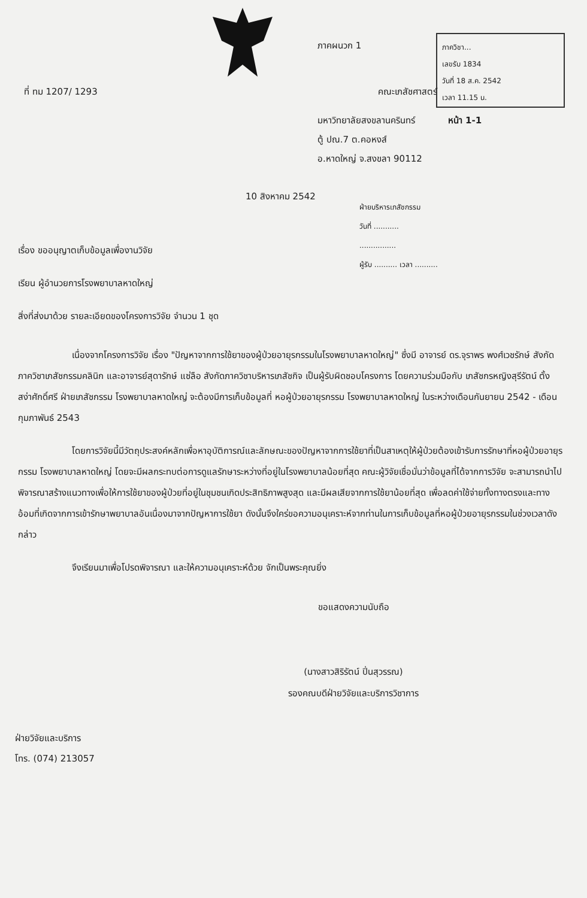ภาควิชา...
เลขรับ 1834
วันที่ 18 ส.ค. 2542
เวลา 11.15 น.
ภาคผนวก 1
ที่ ทม 1207/ 1293 คณะเภสัชศาสตร์
มหาวิทยาลัยสงขลานครินทร์ หน้า 1-1
ตู้ ปณ.7 ต.คอหงส์
อ.หาดใหญ่ จ.สงขลา 90112
ฝ่ายบริหารเภสัชกรรม
วันที่ ...........
................
ผู้รับ .......... เวลา ..........
10 สิงหาคม 2542
เรื่อง ขออนุญาตเก็บข้อมูลเพื่องานวิจัย
เรียน ผู้อำนวยการโรงพยาบาลหาดใหญ่
สิ่งที่ส่งมาด้วย รายละเอียดของโครงการวิจัย จำนวน 1 ชุด
เนื่องจากโครงการวิจัย เรื่อง "ปัญหาจากการใช้ยาของผู้ป่วยอายุรกรรมในโรงพยาบาลหาดใหญ่" ซึ่งมี อาจารย์ ดร.จุราพร พงศ์เวชรักษ์ สังกัดภาควิชาเภสัชกรรมคลินิก และอาจารย์สุดารักษ์ แซ่ลือ สังกัดภาควิชาบริหารเภสัชกิจ เป็นผู้รับผิดชอบโครงการ โดยความร่วมมือกับ เภสัชกรหญิงสุรีรัตน์ ตั้งสง่าศักดิ์ศรี ฝ่ายเภสัชกรรม โรงพยาบาลหาดใหญ่ จะต้องมีการเก็บข้อมูลที่ หอผู้ป่วยอายุรกรรม โรงพยาบาลหาดใหญ่ ในระหว่างเดือนกันยายน 2542 - เดือน กุมภาพันธ์ 2543
โดยการวิจัยนี้มีวัตถุประสงค์หลักเพื่อหาอุบัติการณ์และลักษณะของปัญหาจากการใช้ยาที่เป็นสาเหตุให้ผู้ป่วยต้องเข้ารับการรักษาที่หอผู้ป่วยอายุรกรรม โรงพยาบาลหาดใหญ่ โดยจะมีผลกระทบต่อการดูแลรักษาระหว่างที่อยู่ในโรงพยาบาลน้อยที่สุด คณะผู้วิจัยเชื่อมั่นว่าข้อมูลที่ได้จากการวิจัย จะสามารถนำไปพิจารณาสร้างแนวทางเพื่อให้การใช้ยาของผู้ป่วยที่อยู่ในชุมชนเกิดประสิทธิภาพสูงสุด และมีผลเสียจากการใช้ยาน้อยที่สุด เพื่อลดค่าใช้จ่ายทั้งทางตรงและทางอ้อมที่เกิดจากการเข้ารักษาพยาบาลอันเนื่องมาจากปัญหาการใช้ยา ดังนั้นจึงใคร่ขอความอนุเคราะห์จากท่านในการเก็บข้อมูลที่หอผู้ป่วยอายุรกรรมในช่วงเวลาดังกล่าว
จึงเรียนมาเพื่อโปรดพิจารณา และให้ความอนุเคราะห์ด้วย จักเป็นพระคุณยิ่ง
ขอแสดงความนับถือ
(นางสาวสิริรัตน์ ปิ่นสุวรรณ)
รองคณบดีฝ่ายวิจัยและบริการวิชาการ
ฝ่ายวิจัยและบริการ
โทร. (074) 213057